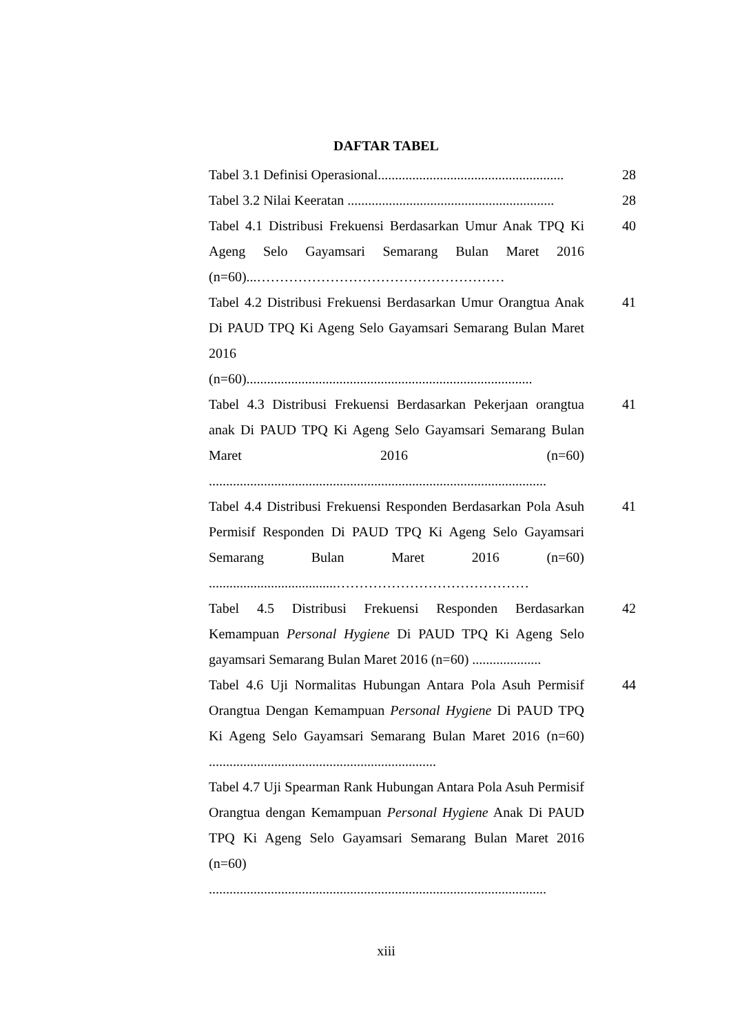DAFTAR TABEL
Tabel 3.1 Definisi Operasional......................................................
28
Tabel 3.2 Nilai Keeratan ............................................................
28
Tabel 4.1 Distribusi Frekuensi Berdasarkan Umur Anak TPQ Ki Ageng Selo Gayamsari Semarang Bulan Maret 2016 (n=60)...………………………………………………
40
Tabel 4.2 Distribusi Frekuensi Berdasarkan Umur Orangtua Anak Di PAUD TPQ Ki Ageng Selo Gayamsari Semarang Bulan Maret 2016
(n=60)...................................................................................
41
Tabel 4.3 Distribusi Frekuensi Berdasarkan Pekerjaan orangtua anak Di PAUD TPQ Ki Ageng Selo Gayamsari Semarang Bulan Maret 2016 (n=60) ..................................................................................................
41
Tabel 4.4 Distribusi Frekuensi Responden Berdasarkan Pola Asuh Permisif Responden Di PAUD TPQ Ki Ageng Selo Gayamsari Semarang Bulan Maret 2016 (n=60) .....................................……………………………………
41
Tabel 4.5 Distribusi Frekuensi Responden Berdasarkan Kemampuan Personal Hygiene Di PAUD TPQ Ki Ageng Selo gayamsari Semarang Bulan Maret 2016 (n=60) ....................
42
Tabel 4.6 Uji Normalitas Hubungan Antara Pola Asuh Permisif Orangtua Dengan Kemampuan Personal Hygiene Di PAUD TPQ Ki Ageng Selo Gayamsari Semarang Bulan Maret 2016 (n=60) ..................................................................
44
Tabel 4.7 Uji Spearman Rank Hubungan Antara Pola Asuh Permisif Orangtua dengan Kemampuan Personal Hygiene Anak Di PAUD TPQ Ki Ageng Selo Gayamsari Semarang Bulan Maret 2016 (n=60) ..................................................................................................
xiii